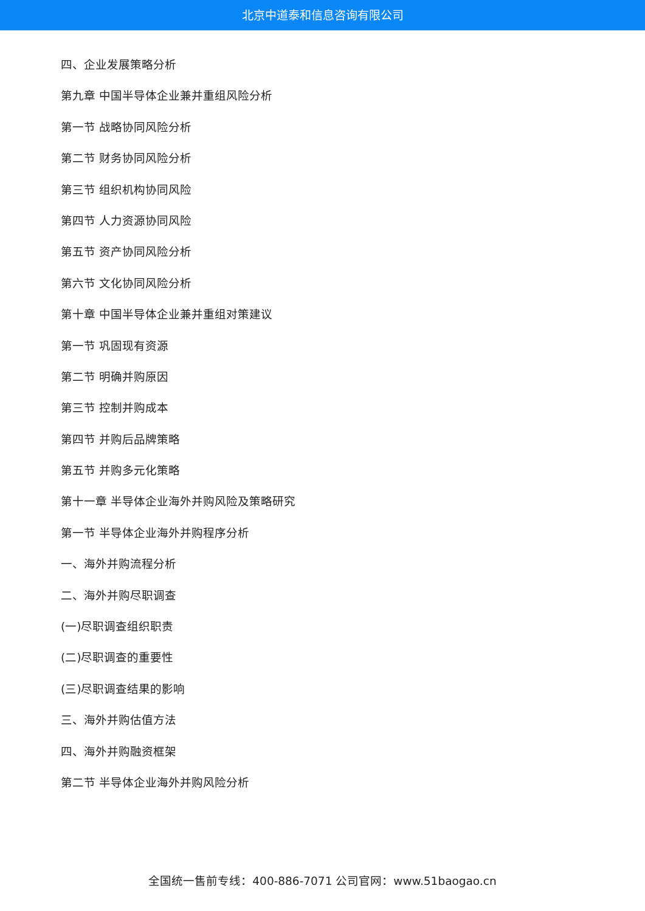北京中道泰和信息咨询有限公司
四、企业发展策略分析
第九章 中国半导体企业兼并重组风险分析
第一节 战略协同风险分析
第二节 财务协同风险分析
第三节 组织机构协同风险
第四节 人力资源协同风险
第五节 资产协同风险分析
第六节 文化协同风险分析
第十章 中国半导体企业兼并重组对策建议
第一节 巩固现有资源
第二节 明确并购原因
第三节 控制并购成本
第四节 并购后品牌策略
第五节 并购多元化策略
第十一章 半导体企业海外并购风险及策略研究
第一节 半导体企业海外并购程序分析
一、海外并购流程分析
二、海外并购尽职调查
(一)尽职调查组织职责
(二)尽职调查的重要性
(三)尽职调查结果的影响
三、海外并购估值方法
四、海外并购融资框架
第二节 半导体企业海外并购风险分析
全国统一售前专线：400-886-7071 公司官网：www.51baogao.cn